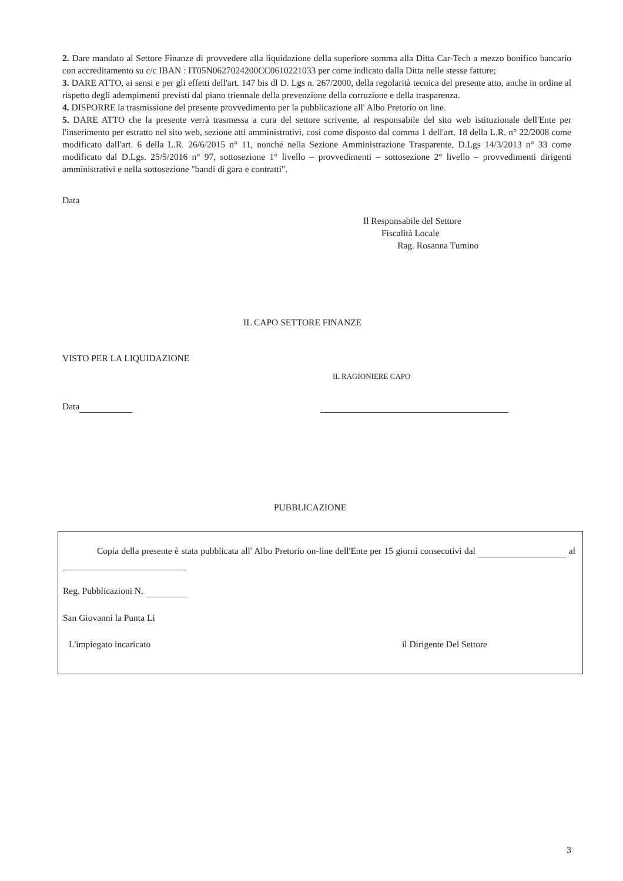2. Dare mandato al Settore Finanze di provvedere alla liquidazione della superiore somma alla Ditta Car-Tech a mezzo bonifico bancario con accreditamento su c/c IBAN : IT05N0627024200CC0610221033 per come indicato dalla Ditta nelle stesse fatture;
3. DARE ATTO, ai sensi e per gli effetti dell'art. 147 bis dl D. Lgs n. 267/2000, della regolarità tecnica del presente atto, anche in ordine al rispetto degli adempimenti previsti dal piano triennale della prevenzione della corruzione e della trasparenza.
4. DISPORRE la trasmissione del presente provvedimento per la pubblicazione all' Albo Pretorio on line.
5. DARE ATTO che la presente verrà trasmessa a cura del settore scrivente, al responsabile del sito web istituzionale dell'Ente per l'inserimento per estratto nel sito web, sezione atti amministrativi, così come disposto dal comma 1 dell'art. 18 della L.R. n° 22/2008 come modificato dall'art. 6 della L.R. 26/6/2015 n° 11, nonché nella Sezione Amministrazione Trasparente, D.Lgs 14/3/2013 n° 33 come modificato dal D.Lgs. 25/5/2016 n° 97, sottosezione 1° livello – provvedimenti – sottosezione 2° livello – provvedimenti dirigenti amministrativi e nella sottosezione "bandi di gara e contratti".
Data
Il Responsabile del Settore
Fiscalità Locale
Rag. Rosanna Tumino
IL CAPO SETTORE FINANZE
VISTO PER LA LIQUIDAZIONE
IL RAGIONIERE CAPO
Data
PUBBLICAZIONE
Copia della presente è stata pubblicata all' Albo Pretorio on-line dell'Ente per 15 giorni consecutivi dal al
Reg. Pubblicazioni N.
San Giovanni la Punta Li
L'impiegato incaricato il Dirigente Del Settore
3